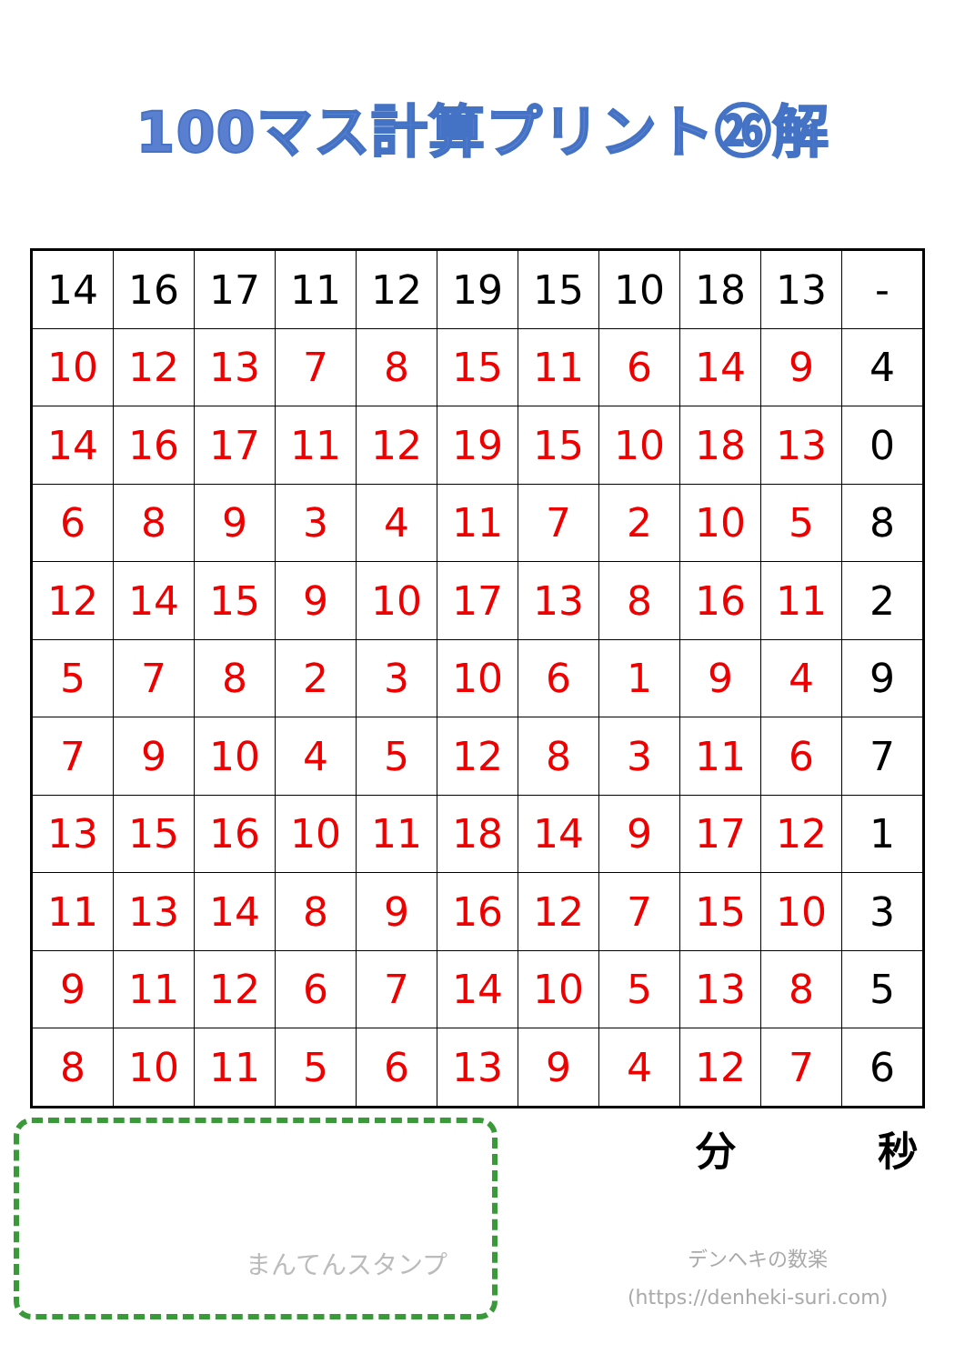100マス計算プリント㉖解
| 14 | 16 | 17 | 11 | 12 | 19 | 15 | 10 | 18 | 13 | - |
| 10 | 12 | 13 | 7 | 8 | 15 | 11 | 6 | 14 | 9 | 4 |
| 14 | 16 | 17 | 11 | 12 | 19 | 15 | 10 | 18 | 13 | 0 |
| 6 | 8 | 9 | 3 | 4 | 11 | 7 | 2 | 10 | 5 | 8 |
| 12 | 14 | 15 | 9 | 10 | 17 | 13 | 8 | 16 | 11 | 2 |
| 5 | 7 | 8 | 2 | 3 | 10 | 6 | 1 | 9 | 4 | 9 |
| 7 | 9 | 10 | 4 | 5 | 12 | 8 | 3 | 11 | 6 | 7 |
| 13 | 15 | 16 | 10 | 11 | 18 | 14 | 9 | 17 | 12 | 1 |
| 11 | 13 | 14 | 8 | 9 | 16 | 12 | 7 | 15 | 10 | 3 |
| 9 | 11 | 12 | 6 | 7 | 14 | 10 | 5 | 13 | 8 | 5 |
| 8 | 10 | 11 | 5 | 6 | 13 | 9 | 4 | 12 | 7 | 6 |
まんてんスタンプ
分 秒
デンヘキの数楽
(https://denheki-suri.com)